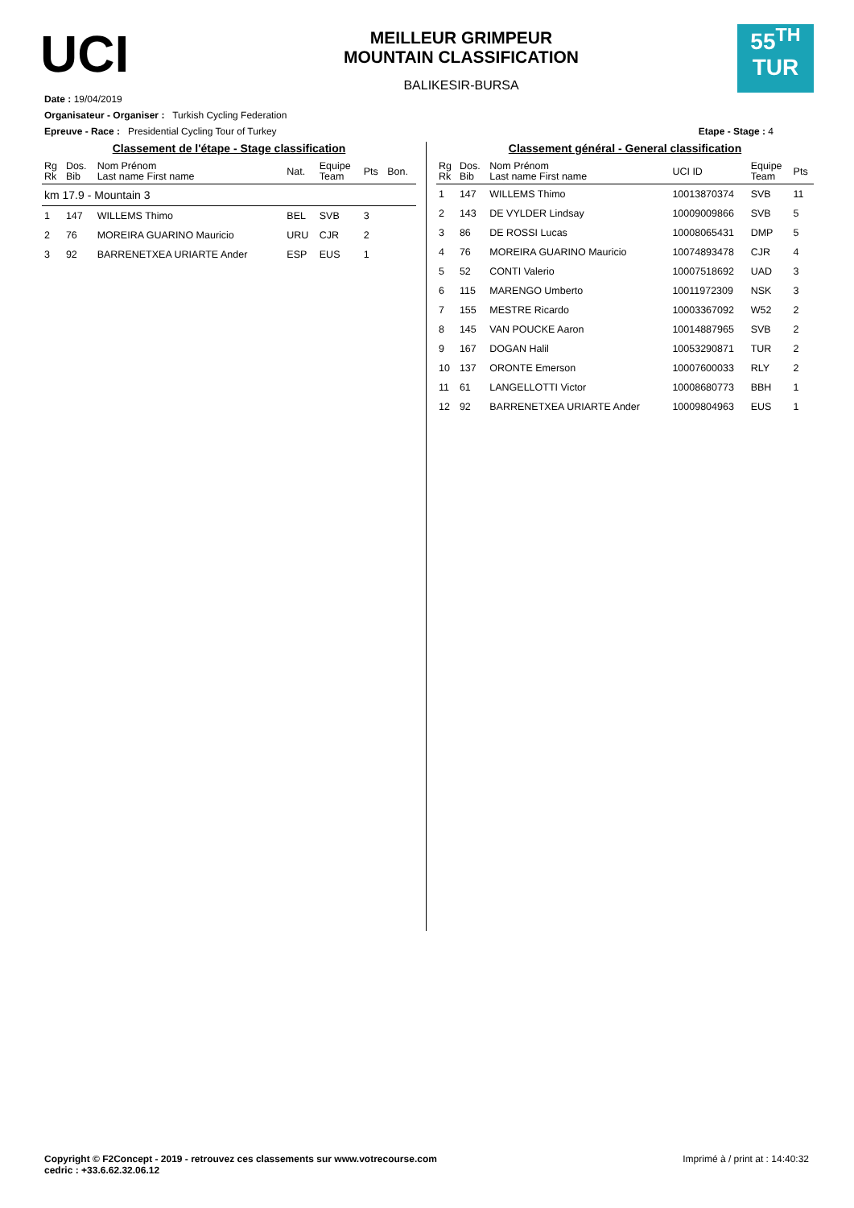UCI
MEILLEUR GRIMPEUR
MOUNTAIN CLASSIFICATION
BALIKESIR-BURSA
55<sup>TH</sup>
TUR
Date : 19/04/2019
Organisateur - Organiser : Turkish Cycling Federation
Epreuve - Race : Presidential Cycling Tour of Turkey Etape - Stage : 4
Classement de l'étape - Stage classification
| Rg Rk | Dos. Bib | Nom Prénom Last name First name | Nat. | Equipe Team | Pts | Bon. |
| --- | --- | --- | --- | --- | --- | --- |
| km 17.9 - Mountain 3 | | | | | | |
| 1 | 147 | WILLEMS Thimo | BEL | SVB | 3 | |
| 2 | 76 | MOREIRA GUARINO Mauricio | URU | CJR | 2 | |
| 3 | 92 | BARRENETXEA URIARTE Ander | ESP | EUS | 1 | |
Classement général - General classification
| Rg Rk | Dos. Bib | Nom Prénom Last name First name | UCI ID | Equipe Team | Pts |
| --- | --- | --- | --- | --- | --- |
| 1 | 147 | WILLEMS Thimo | 10013870374 | SVB | 11 |
| 2 | 143 | DE VYLDER Lindsay | 10009009866 | SVB | 5 |
| 3 | 86 | DE ROSSI Lucas | 10008065431 | DMP | 5 |
| 4 | 76 | MOREIRA GUARINO Mauricio | 10074893478 | CJR | 4 |
| 5 | 52 | CONTI Valerio | 10007518692 | UAD | 3 |
| 6 | 115 | MARENGO Umberto | 10011972309 | NSK | 3 |
| 7 | 155 | MESTRE Ricardo | 10003367092 | W52 | 2 |
| 8 | 145 | VAN POUCKE Aaron | 10014887965 | SVB | 2 |
| 9 | 167 | DOGAN Halil | 10053290871 | TUR | 2 |
| 10 | 137 | ORONTE Emerson | 10007600033 | RLY | 2 |
| 11 | 61 | LANGELLOTTI Victor | 10008680773 | BBH | 1 |
| 12 | 92 | BARRENETXEA URIARTE Ander | 10009804963 | EUS | 1 |
Copyright © F2Concept - 2019 - retrouvez ces classements sur www.votrecourse.com
cedric : +33.6.62.32.06.12 Imprimé à / print at : 14:40:32